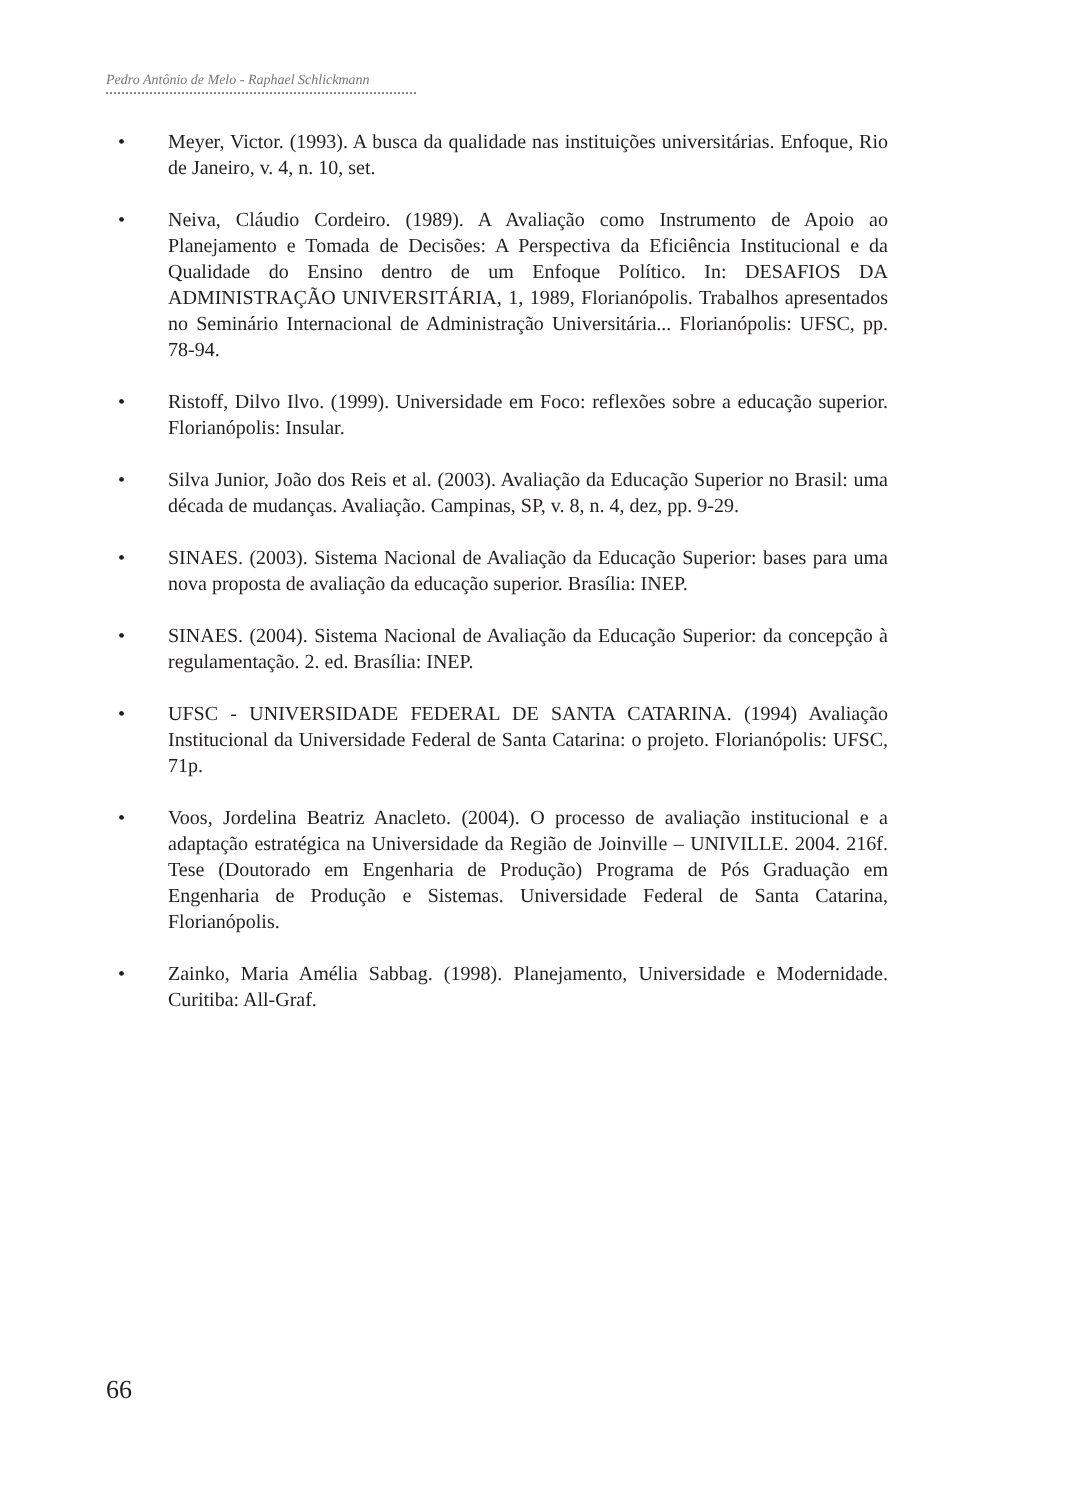Pedro Antônio de Melo - Raphael Schlickmann
• Meyer, Victor. (1993). A busca da qualidade nas instituições universitárias. Enfoque, Rio de Janeiro, v. 4, n. 10, set.
• Neiva, Cláudio Cordeiro. (1989). A Avaliação como Instrumento de Apoio ao Planejamento e Tomada de Decisões: A Perspectiva da Eficiência Institucional e da Qualidade do Ensino dentro de um Enfoque Político. In: DESAFIOS DA ADMINISTRAÇÃO UNIVERSITÁRIA, 1, 1989, Florianópolis. Trabalhos apresentados no Seminário Internacional de Administração Universitária... Florianópolis: UFSC, pp. 78-94.
• Ristoff, Dilvo Ilvo. (1999). Universidade em Foco: reflexões sobre a educação superior. Florianópolis: Insular.
• Silva Junior, João dos Reis et al. (2003). Avaliação da Educação Superior no Brasil: uma década de mudanças. Avaliação. Campinas, SP, v. 8, n. 4, dez, pp. 9-29.
• SINAES. (2003). Sistema Nacional de Avaliação da Educação Superior: bases para uma nova proposta de avaliação da educação superior. Brasília: INEP.
• SINAES. (2004). Sistema Nacional de Avaliação da Educação Superior: da concepção à regulamentação. 2. ed. Brasília: INEP.
• UFSC - UNIVERSIDADE FEDERAL DE SANTA CATARINA. (1994) Avaliação Institucional da Universidade Federal de Santa Catarina: o projeto. Florianópolis: UFSC, 71p.
• Voos, Jordelina Beatriz Anacleto. (2004). O processo de avaliação institucional e a adaptação estratégica na Universidade da Região de Joinville – UNIVILLE. 2004. 216f. Tese (Doutorado em Engenharia de Produção) Programa de Pós Graduação em Engenharia de Produção e Sistemas. Universidade Federal de Santa Catarina, Florianópolis.
• Zainko, Maria Amélia Sabbag. (1998). Planejamento, Universidade e Modernidade. Curitiba: All-Graf.
66